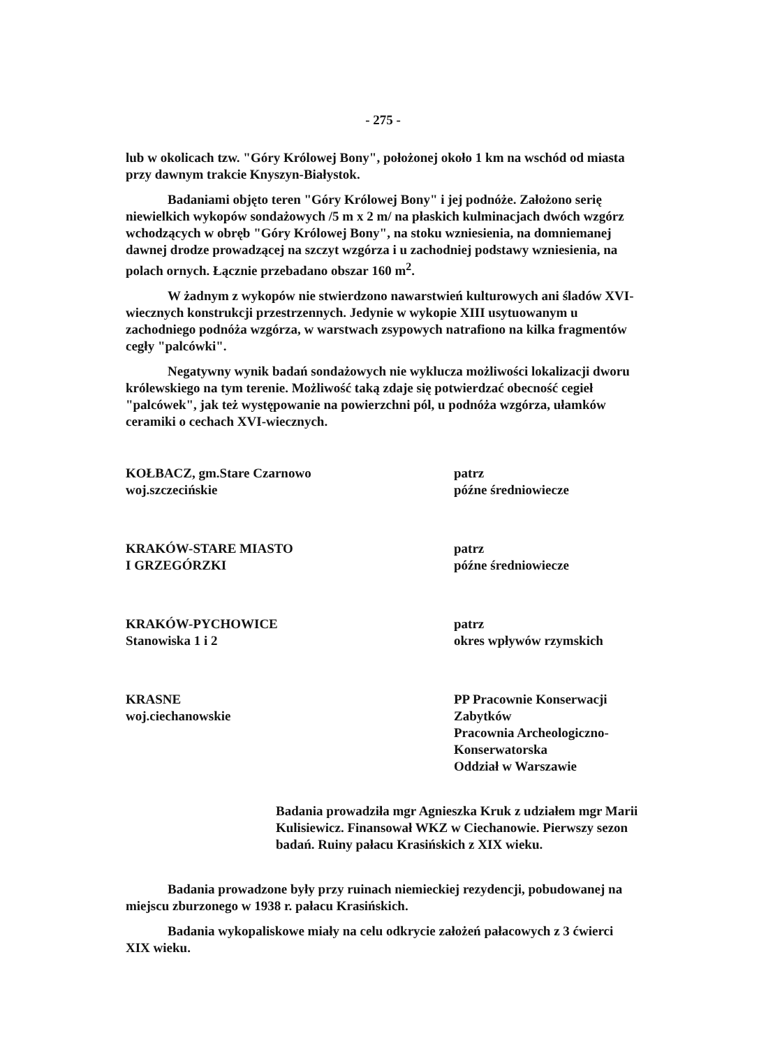- 275 -
lub w okolicach tzw. "Góry Królowej Bony", położonej około 1 km na wschód od miasta przy dawnym trakcie Knyszyn-Białystok.
Badaniami objęto teren "Góry Królowej Bony" i jej podnóże. Założono serię niewielkich wykopów sondażowych /5 m x 2 m/ na płaskich kulminacjach dwóch wzgórz wchodzących w obręb "Góry Królowej Bony", na stoku wzniesienia, na domniemanej dawnej drodze prowadzącej na szczyt wzgórza i u zachodniej podstawy wzniesienia, na polach ornych. Łącznie przebadano obszar 160 m<sup>2</sup>.
W żadnym z wykopów nie stwierdzono nawarstwień kulturowych ani śladów XVI-wiecznych konstrukcji przestrzennych. Jedynie w wykopie XIII usytuowanym u zachodniego podnóża wzgórza, w warstwach zsypowych natrafiono na kilka fragmentów cegły "palcówki".
Negatywny wynik badań sondażowych nie wyklucza możliwości lokalizacji dworu królewskiego na tym terenie. Możliwość taką zdaje się potwierdzać obecność cegieł "palcówek", jak też występowanie na powierzchni pól, u podnóża wzgórza, ułamków ceramiki o cechach XVI-wiecznych.
KOŁBACZ, gm.Stare Czarnowo
woj.szczecińskie
patrz
późne średniowiecze
KRAKÓW-STARE MIASTO
I GRZEGÓRZKI
patrz
późne średniowiecze
KRAKÓW-PYCHOWICE
Stanowiska 1 i 2
patrz
okres wpływów rzymskich
KRASNE
woj.ciechanowskie
PP Pracownie Konserwacji Zabytków
Pracownia Archeologiczno-Konserwatorska
Oddział w Warszawie
Badania prowadziła mgr Agnieszka Kruk z udziałem mgr Marii Kulisiewicz. Finansował WKZ w Ciechanowie. Pierwszy sezon badań. Ruiny pałacu Krasińskich z XIX wieku.
Badania prowadzone były przy ruinach niemieckiej rezydencji, pobudowanej na miejscu zburzonego w 1938 r. pałacu Krasińskich.
Badania wykopaliskowe miały na celu odkrycie założeń pałacowych z 3 ćwierci XIX wieku.